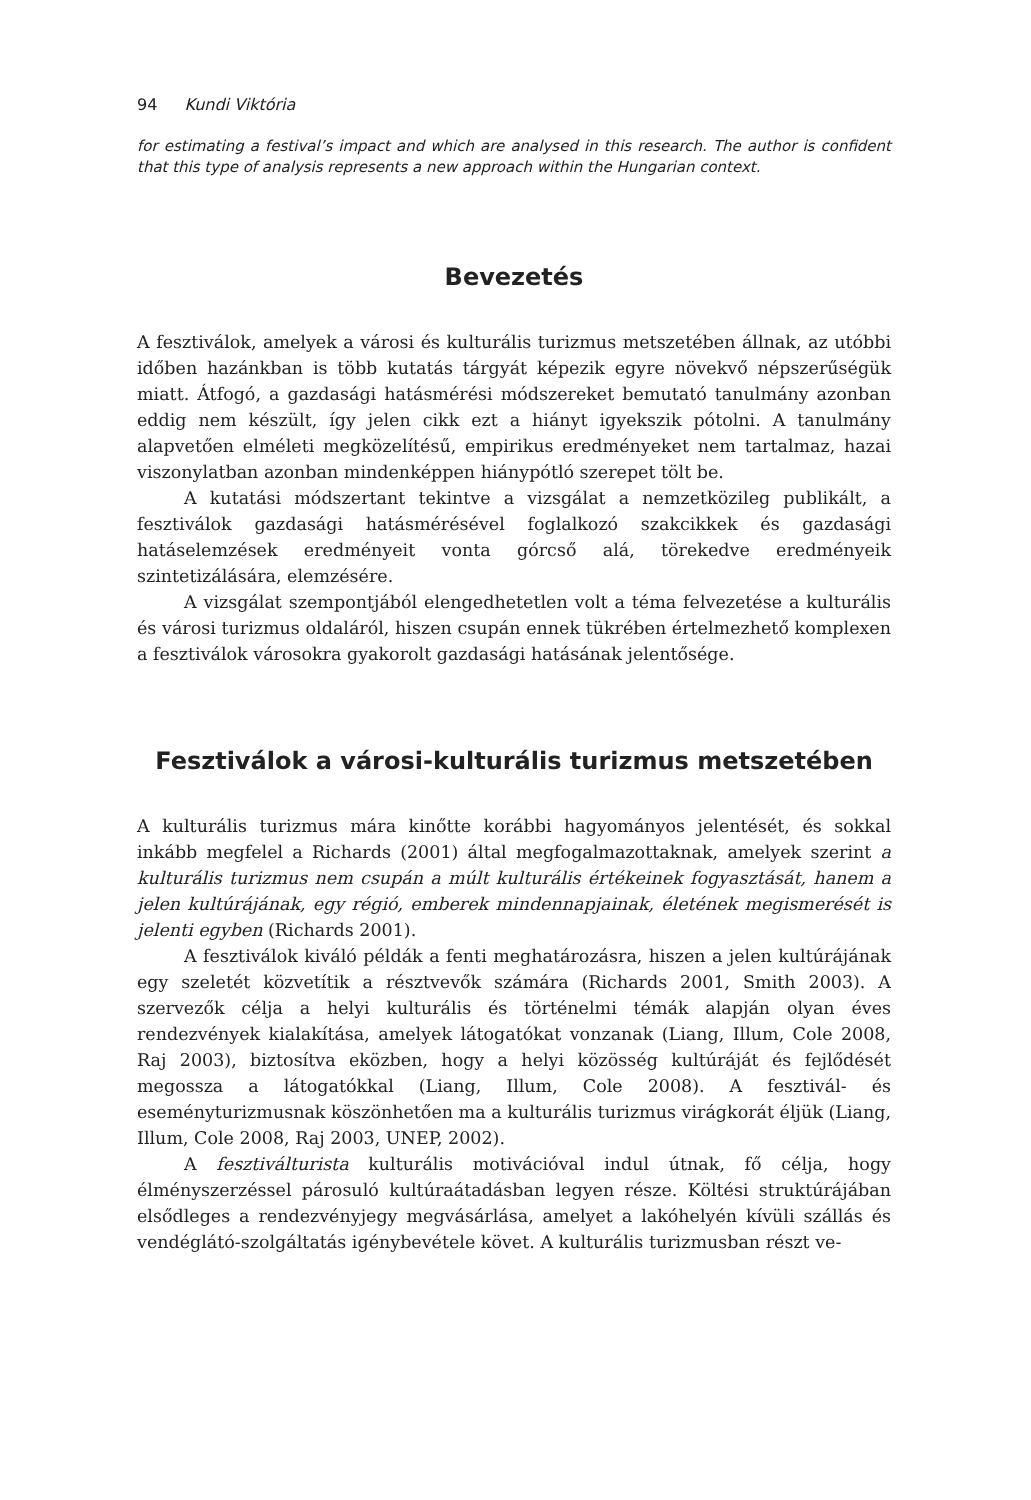94 Kundi Viktória
for estimating a festival’s impact and which are analysed in this research. The author is confident that this type of analysis represents a new approach within the Hungarian context.
Bevezetés
A fesztiválok, amelyek a városi és kulturális turizmus metszetében állnak, az utóbbi időben hazánkban is több kutatás tárgyát képezik egyre növekvő népszerűségük miatt. Átfogó, a gazdasági hatásmérési módszereket bemutató tanulmány azonban eddig nem készült, így jelen cikk ezt a hiányt igyekszik pótolni. A tanulmány alapvetően elméleti megközelítésű, empirikus eredményeket nem tartalmaz, hazai viszonylatban azonban mindenképpen hiánypótló szerepet tölt be.
A kutatási módszertant tekintve a vizsgálat a nemzetközileg publikált, a fesztiválok gazdasági hatásmérésével foglalkozó szakcikkek és gazdasági hatáselemzések eredményeit vonta górcső alá, törekedve eredményeik szintetizálására, elemzésére.
A vizsgálat szempontjából elengedhetetlen volt a téma felvezetése a kulturális és városi turizmus oldaláról, hiszen csupán ennek tükrében értelmezhető komplexen a fesztiválok városokra gyakorolt gazdasági hatásának jelentősége.
Fesztiválok a városi-kulturális turizmus metszetében
A kulturális turizmus mára kinőtte korábbi hagyományos jelentését, és sokkal inkább megfelel a Richards (2001) által megfogalmazottaknak, amelyek szerint a kulturális turizmus nem csupán a múlt kulturális értékeinek fogyasztását, hanem a jelen kultúrájának, egy régió, emberek mindennapjainak, életének megismerését is jelenti egyben (Richards 2001).
A fesztiválok kiváló példák a fenti meghatározásra, hiszen a jelen kultúrájának egy szeletét közvetítik a résztvevők számára (Richards 2001, Smith 2003). A szervezők célja a helyi kulturális és történelmi témák alapján olyan éves rendezvények kialakítása, amelyek látogatókat vonzanak (Liang, Illum, Cole 2008, Raj 2003), biztosítva eközben, hogy a helyi közösség kultúráját és fejlődését megossza a látogatókkal (Liang, Illum, Cole 2008). A fesztivál- és eseményturizmusnak köszönhetően ma a kulturális turizmus virágkorát éljük (Liang, Illum, Cole 2008, Raj 2003, UNEP, 2002).
A fesztiválturista kulturális motivációval indul útnak, fő célja, hogy élményszerzéssel párosuló kultúraátadásban legyen része. Költési struktúrájában elsődleges a rendezvényjegy megvásárlása, amelyet a lakóhelyén kívüli szállás és vendéglátó-szolgáltatás igénybevétele követ. A kulturális turizmusban részt ve-